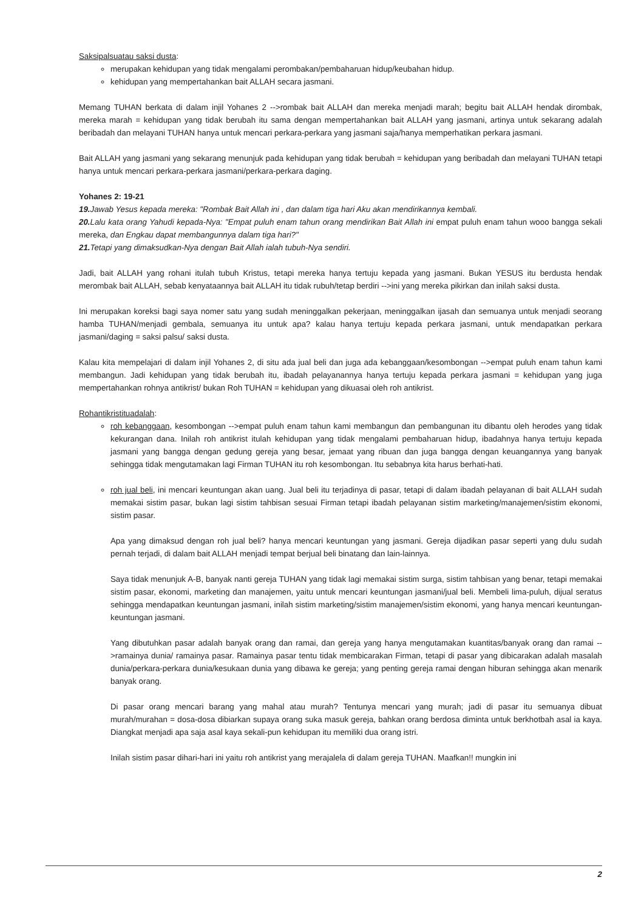Saksipalsuatau saksi dusta:
merupakan kehidupan yang tidak mengalami perombakan/pembaharuan hidup/keubahan hidup.
kehidupan yang mempertahankan bait ALLAH secara jasmani.
Memang TUHAN berkata di dalam injil Yohanes 2 -->rombak bait ALLAH dan mereka menjadi marah; begitu bait ALLAH hendak dirombak, mereka marah = kehidupan yang tidak berubah itu sama dengan mempertahankan bait ALLAH yang jasmani, artinya untuk sekarang adalah beribadah dan melayani TUHAN hanya untuk mencari perkara-perkara yang jasmani saja/hanya memperhatikan perkara jasmani.
Bait ALLAH yang jasmani yang sekarang menunjuk pada kehidupan yang tidak berubah = kehidupan yang beribadah dan melayani TUHAN tetapi hanya untuk mencari perkara-perkara jasmani/perkara-perkara daging.
Yohanes 2: 19-21
19. Jawab Yesus kepada mereka: "Rombak Bait Allah ini , dan dalam tiga hari Aku akan mendirikannya kembali.
20. Lalu kata orang Yahudi kepada-Nya: "Empat puluh enam tahun orang mendirikan Bait Allah ini empat puluh enam tahun wooo bangga sekali mereka, dan Engkau dapat membangunnya dalam tiga hari?"
21. Tetapi yang dimaksudkan-Nya dengan Bait Allah ialah tubuh-Nya sendiri.
Jadi, bait ALLAH yang rohani itulah tubuh Kristus, tetapi mereka hanya tertuju kepada yang jasmani. Bukan YESUS itu berdusta hendak merombak bait ALLAH, sebab kenyataannya bait ALLAH itu tidak rubuh/tetap berdiri -->ini yang mereka pikirkan dan inilah saksi dusta.
Ini merupakan koreksi bagi saya nomer satu yang sudah meninggalkan pekerjaan, meninggalkan ijasah dan semuanya untuk menjadi seorang hamba TUHAN/menjadi gembala, semuanya itu untuk apa? kalau hanya tertuju kepada perkara jasmani, untuk mendapatkan perkara jasmani/daging = saksi palsu/ saksi dusta.
Kalau kita mempelajari di dalam injil Yohanes 2, di situ ada jual beli dan juga ada kebanggaan/kesombongan -->empat puluh enam tahun kami membangun. Jadi kehidupan yang tidak berubah itu, ibadah pelayanannya hanya tertuju kepada perkara jasmani = kehidupan yang juga mempertahankan rohnya antikrist/ bukan Roh TUHAN = kehidupan yang dikuasai oleh roh antikrist.
Rohantikristituadalah:
roh kebanggaan, kesombongan -->empat puluh enam tahun kami membangun dan pembangunan itu dibantu oleh herodes yang tidak kekurangan dana. Inilah roh antikrist itulah kehidupan yang tidak mengalami pembaharuan hidup, ibadahnya hanya tertuju kepada jasmani yang bangga dengan gedung gereja yang besar, jemaat yang ribuan dan juga bangga dengan keuangannya yang banyak sehingga tidak mengutamakan lagi Firman TUHAN itu roh kesombongan. Itu sebabnya kita harus berhati-hati.
roh jual beli, ini mencari keuntungan akan uang. Jual beli itu terjadinya di pasar, tetapi di dalam ibadah pelayanan di bait ALLAH sudah memakai sistim pasar, bukan lagi sistim tahbisan sesuai Firman tetapi ibadah pelayanan sistim marketing/manajemen/sistim ekonomi, sistim pasar.
Apa yang dimaksud dengan roh jual beli? hanya mencari keuntungan yang jasmani. Gereja dijadikan pasar seperti yang dulu sudah pernah terjadi, di dalam bait ALLAH menjadi tempat berjual beli binatang dan lain-lainnya.
Saya tidak menunjuk A-B, banyak nanti gereja TUHAN yang tidak lagi memakai sistim surga, sistim tahbisan yang benar, tetapi memakai sistim pasar, ekonomi, marketing dan manajemen, yaitu untuk mencari keuntungan jasmani/jual beli. Membeli lima-puluh, dijual seratus sehingga mendapatkan keuntungan jasmani, inilah sistim marketing/sistim manajemen/sistim ekonomi, yang hanya mencari keuntungan-keuntungan jasmani.
Yang dibutuhkan pasar adalah banyak orang dan ramai, dan gereja yang hanya mengutamakan kuantitas/banyak orang dan ramai -->ramainya dunia/ ramainya pasar. Ramainya pasar tentu tidak membicarakan Firman, tetapi di pasar yang dibicarakan adalah masalah dunia/perkara-perkara dunia/kesukaan dunia yang dibawa ke gereja; yang penting gereja ramai dengan hiburan sehingga akan menarik banyak orang.
Di pasar orang mencari barang yang mahal atau murah? Tentunya mencari yang murah; jadi di pasar itu semuanya dibuat murah/murahan = dosa-dosa dibiarkan supaya orang suka masuk gereja, bahkan orang berdosa diminta untuk berkhotbah asal ia kaya. Diangkat menjadi apa saja asal kaya sekali-pun kehidupan itu memiliki dua orang istri.
Inilah sistim pasar dihari-hari ini yaitu roh antikrist yang merajalela di dalam gereja TUHAN. Maafkan!! mungkin ini
2